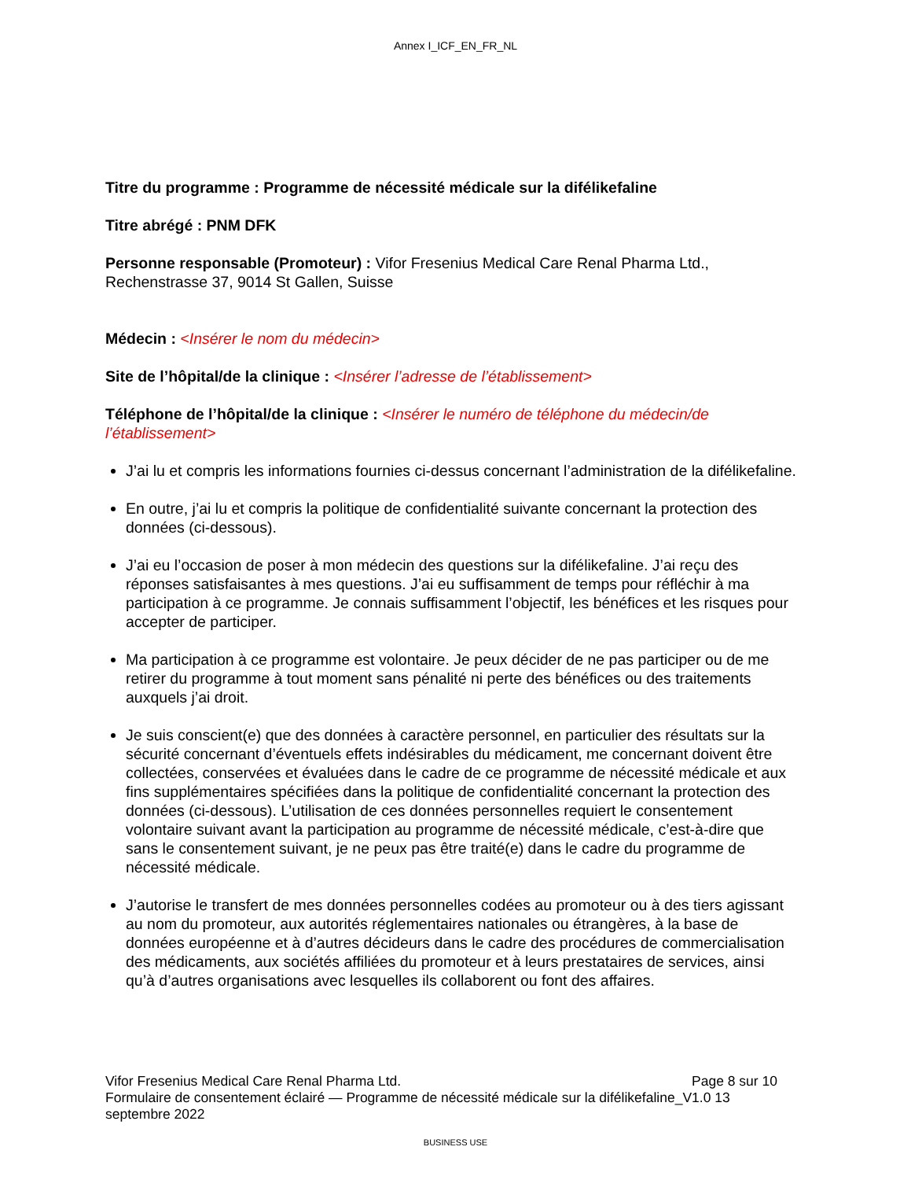Annex I_ICF_EN_FR_NL
Titre du programme : Programme de nécessité médicale sur la difélikefaline
Titre abrégé : PNM DFK
Personne responsable (Promoteur) : Vifor Fresenius Medical Care Renal Pharma Ltd., Rechenstrasse 37, 9014 St Gallen, Suisse
Médecin : <Insérer le nom du médecin>
Site de l’hôpital/de la clinique : <Insérer l’adresse de l’établissement>
Téléphone de l’hôpital/de la clinique : <Insérer le numéro de téléphone du médecin/de l’établissement>
J’ai lu et compris les informations fournies ci-dessus concernant l’administration de la difélikefaline.
En outre, j’ai lu et compris la politique de confidentialité suivante concernant la protection des données (ci-dessous).
J’ai eu l’occasion de poser à mon médecin des questions sur la difélikefaline. J’ai reçu des réponses satisfaisantes à mes questions. J’ai eu suffisamment de temps pour réfléchir à ma participation à ce programme. Je connais suffisamment l’objectif, les bénéfices et les risques pour accepter de participer.
Ma participation à ce programme est volontaire. Je peux décider de ne pas participer ou de me retirer du programme à tout moment sans pénalité ni perte des bénéfices ou des traitements auxquels j’ai droit.
Je suis conscient(e) que des données à caractère personnel, en particulier des résultats sur la sécurité concernant d’éventuels effets indésirables du médicament, me concernant doivent être collectées, conservées et évaluées dans le cadre de ce programme de nécessité médicale et aux fins supplémentaires spécifiées dans la politique de confidentialité concernant la protection des données (ci-dessous). L’utilisation de ces données personnelles requiert le consentement volontaire suivant avant la participation au programme de nécessité médicale, c’est-à-dire que sans le consentement suivant, je ne peux pas être traité(e) dans le cadre du programme de nécessité médicale.
J’autorise le transfert de mes données personnelles codées au promoteur ou à des tiers agissant au nom du promoteur, aux autorités réglementaires nationales ou étrangères, à la base de données européenne et à d’autres décideurs dans le cadre des procédures de commercialisation des médicaments, aux sociétés affiliées du promoteur et à leurs prestataires de services, ainsi qu’à d’autres organisations avec lesquelles ils collaborent ou font des affaires.
Vifor Fresenius Medical Care Renal Pharma Ltd. Page 8 sur 10
Formulaire de consentement éclairé — Programme de nécessité médicale sur la difélikefaline_V1.0 13 septembre 2022
BUSINESS USE